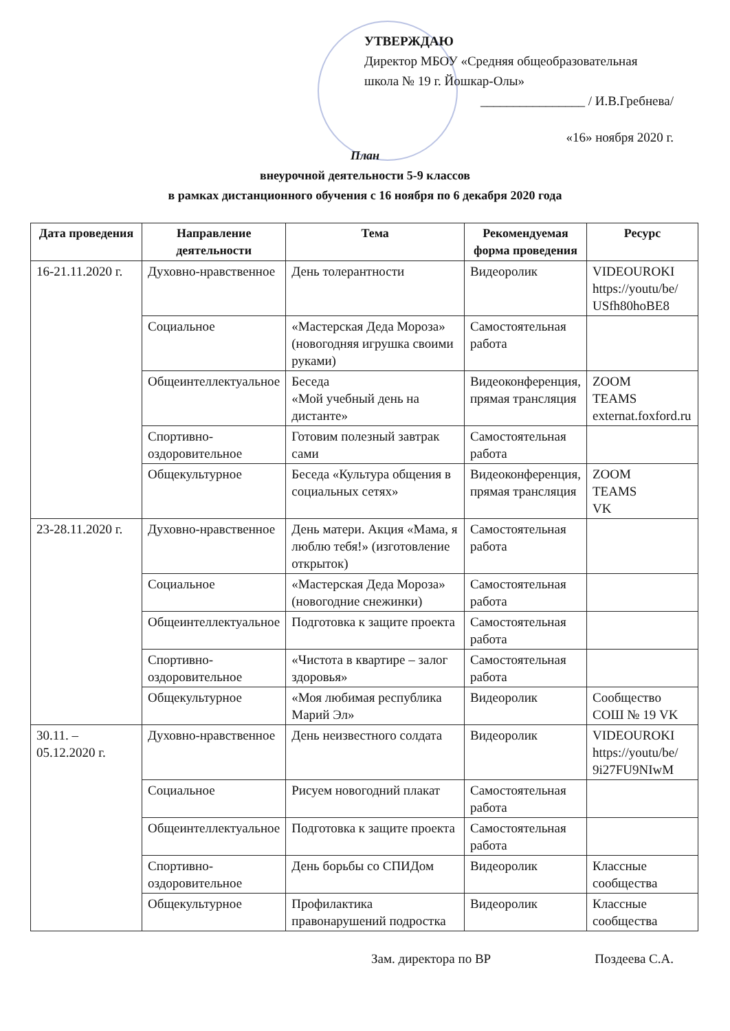УТВЕРЖДАЮ
Директор МБОУ «Средняя общеобразовательная школа № 19 г. Йошкар-Олы»
________________ / И.В.Гребнева/
«16» ноября 2020 г.
План
внеурочной деятельности 5-9 классов
в рамках дистанционного обучения с 16 ноября по 6 декабря 2020 года
| Дата проведения | Направление деятельности | Тема | Рекомендуемая форма проведения | Ресурс |
| --- | --- | --- | --- | --- |
| 16-21.11.2020 г. | Духовно-нравственное | День толерантности | Видеоролик | VIDEOUROKI https://youtu/be/ USfh80hoBE8 |
| | Социальное | «Мастерская Деда Мороза» (новогодняя игрушка своими руками) | Самостоятельная работа | |
| | Общеинтеллектуальное | Беседа «Мой учебный день на дистанте» | Видеоконференция, прямая трансляция | ZOOM TEAMS externat.foxford.ru |
| | Спортивно-оздоровительное | Готовим полезный завтрак сами | Самостоятельная работа | |
| | Общекультурное | Беседа «Культура общения в социальных сетях» | Видеоконференция, прямая трансляция | ZOOM TEAMS VK |
| 23-28.11.2020 г. | Духовно-нравственное | День матери. Акция «Мама, я люблю тебя!» (изготовление открыток) | Самостоятельная работа | |
| | Социальное | «Мастерская Деда Мороза» (новогодние снежинки) | Самостоятельная работа | |
| | Общеинтеллектуальное | Подготовка к защите проекта | Самостоятельная работа | |
| | Спортивно-оздоровительное | «Чистота в квартире – залог здоровья» | Самостоятельная работа | |
| | Общекультурное | «Моя любимая республика Марий Эл» | Видеоролик | Сообщество СОШ № 19 VK |
| 30.11. – 05.12.2020 г. | Духовно-нравственное | День неизвестного солдата | Видеоролик | VIDEOUROKI https://youtu/be/ 9i27FU9NIwM |
| | Социальное | Рисуем новогодний плакат | Самостоятельная работа | |
| | Общеинтеллектуальное | Подготовка к защите проекта | Самостоятельная работа | |
| | Спортивно-оздоровительное | День борьбы со СПИДом | Видеоролик | Классные сообщества |
| | Общекультурное | Профилактика правонарушений подростка | Видеоролик | Классные сообщества |
Зам. директора по ВР Поздеева С.А.